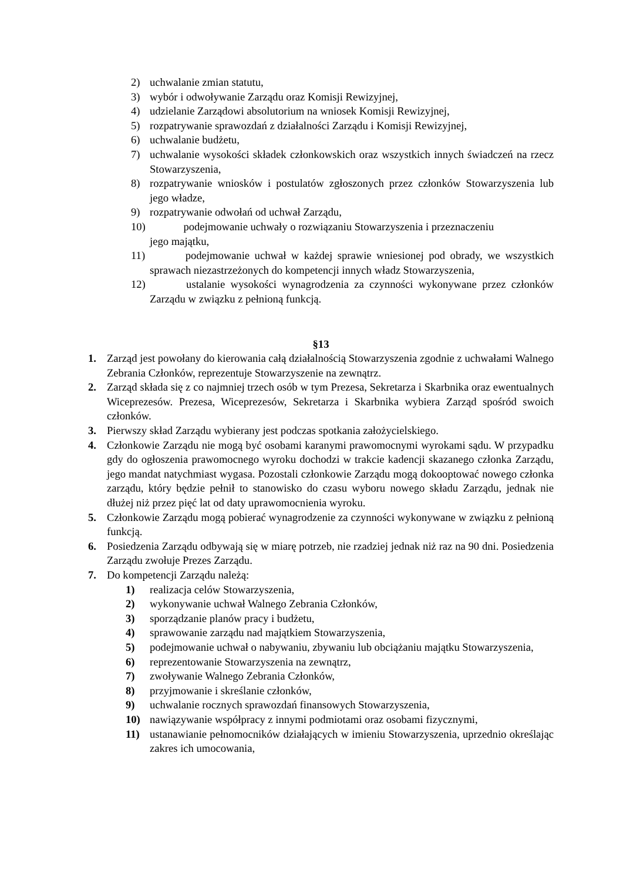2) uchwalanie zmian statutu,
3) wybór i odwoływanie Zarządu oraz Komisji Rewizyjnej,
4) udzielanie Zarządowi absolutorium na wniosek Komisji Rewizyjnej,
5) rozpatrywanie sprawozdań z działalności Zarządu i Komisji Rewizyjnej,
6) uchwalanie budżetu,
7) uchwalanie wysokości składek członkowskich oraz wszystkich innych świadczeń na rzecz Stowarzyszenia,
8) rozpatrywanie wniosków i postulatów zgłoszonych przez członków Stowarzyszenia lub jego władze,
9) rozpatrywanie odwołań od uchwał Zarządu,
10) podejmowanie uchwały o rozwiązaniu Stowarzyszenia i przeznaczeniu
jego majątku,
11) podejmowanie uchwał w każdej sprawie wniesionej pod obrady, we wszystkich sprawach niezastrzeżonych do kompetencji innych władz Stowarzyszenia,
12) ustalanie wysokości wynagrodzenia za czynności wykonywane przez członków Zarządu w związku z pełnioną funkcją.
§13
1. Zarząd jest powołany do kierowania całą działalnością Stowarzyszenia zgodnie z uchwałami Walnego Zebrania Członków, reprezentuje Stowarzyszenie na zewnątrz.
2. Zarząd składa się z co najmniej trzech osób w tym Prezesa, Sekretarza i Skarbnika oraz ewentualnych Wiceprezesów. Prezesa, Wiceprezesów, Sekretarza i Skarbnika wybiera Zarząd spośród swoich członków.
3. Pierwszy skład Zarządu wybierany jest podczas spotkania założycielskiego.
4. Członkowie Zarządu nie mogą być osobami karanymi prawomocnymi wyrokami sądu. W przypadku gdy do ogłoszenia prawomocnego wyroku dochodzi w trakcie kadencji skazanego członka Zarządu, jego mandat natychmiast wygasa. Pozostali członkowie Zarządu mogą dokooptować nowego członka zarządu, który będzie pełnił to stanowisko do czasu wyboru nowego składu Zarządu, jednak nie dłużej niż przez pięć lat od daty uprawomocnienia wyroku.
5. Członkowie Zarządu mogą pobierać wynagrodzenie za czynności wykonywane w związku z pełnioną funkcją.
6. Posiedzenia Zarządu odbywają się w miarę potrzeb, nie rzadziej jednak niż raz na 90 dni. Posiedzenia Zarządu zwołuje Prezes Zarządu.
7. Do kompetencji Zarządu należą:
1) realizacja celów Stowarzyszenia,
2) wykonywanie uchwał Walnego Zebrania Członków,
3) sporządzanie planów pracy i budżetu,
4) sprawowanie zarządu nad majątkiem Stowarzyszenia,
5) podejmowanie uchwał o nabywaniu, zbywaniu lub obciążaniu majątku Stowarzyszenia,
6) reprezentowanie Stowarzyszenia na zewnątrz,
7) zwoływanie Walnego Zebrania Członków,
8) przyjmowanie i skreślanie członków,
9) uchwalanie rocznych sprawozdań finansowych Stowarzyszenia,
10) nawiązywanie współpracy z innymi podmiotami oraz osobami fizycznymi,
11) ustanawianie pełnomocników działających w imieniu Stowarzyszenia, uprzednio określając zakres ich umocowania,